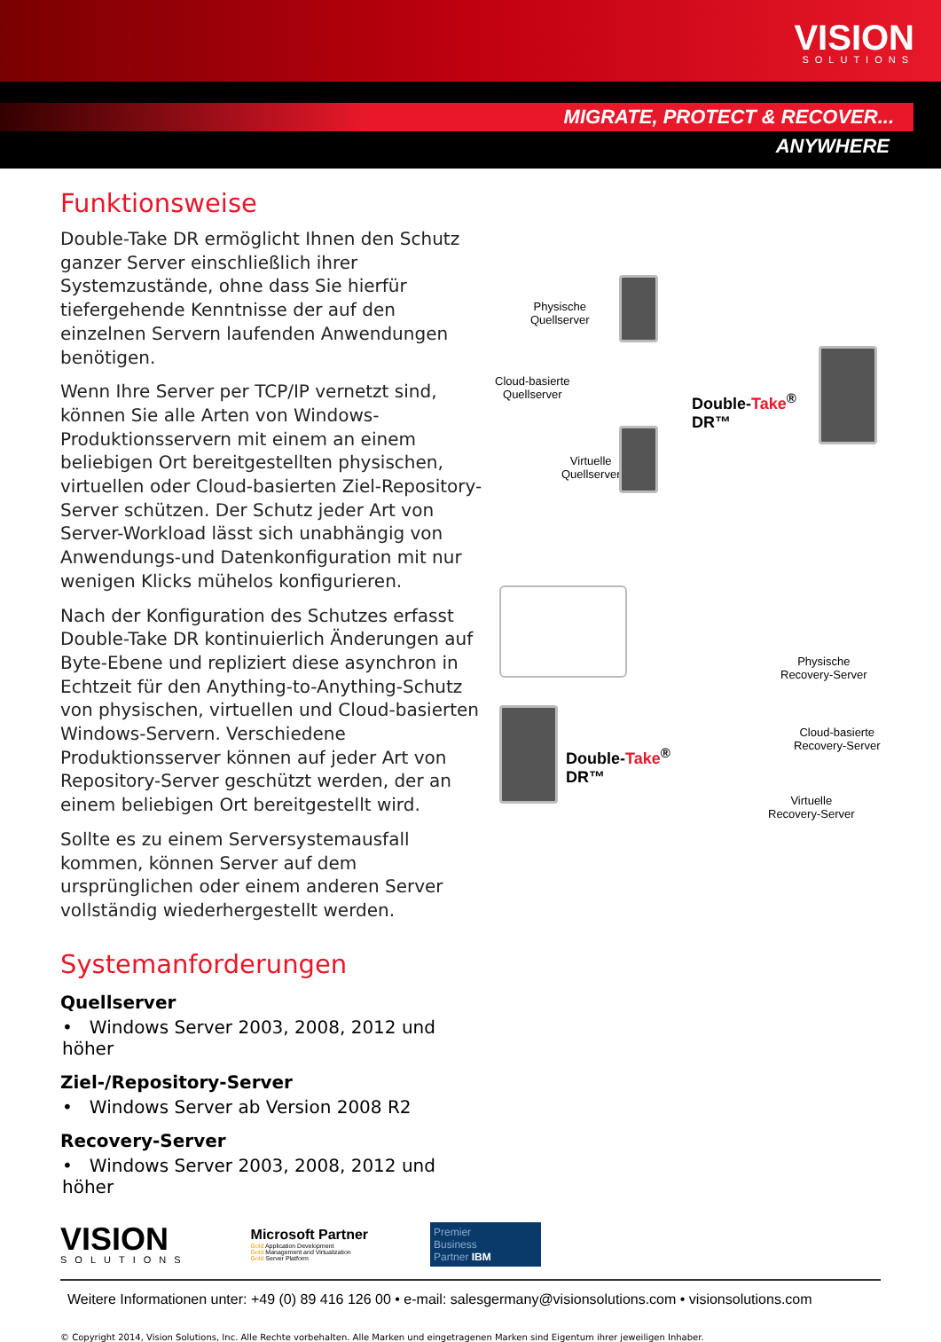VISION
SOLUTIONS
MIGRATE, PROTECT & RECOVER...
ANYWHERE
Funktionsweise
Double-Take DR ermöglicht Ihnen den Schutz ganzer Server einschließlich ihrer Systemzustände, ohne dass Sie hierfür tiefergehende Kenntnisse der auf den einzelnen Servern laufenden Anwendungen benötigen.
Wenn Ihre Server per TCP/IP vernetzt sind, können Sie alle Arten von Windows-Produktionsservern mit einem an einem beliebigen Ort bereitgestellten physischen, virtuellen oder Cloud-basierten Ziel-Repository-Server schützen. Der Schutz jeder Art von Server-Workload lässt sich unabhängig von Anwendungs-und Datenkonfiguration mit nur wenigen Klicks mühelos konfigurieren.
Nach der Konfiguration des Schutzes erfasst Double-Take DR kontinuierlich Änderungen auf Byte-Ebene und repliziert diese asynchron in Echtzeit für den Anything-to-Anything-Schutz von physischen, virtuellen und Cloud-basierten Windows-Servern. Verschiedene Produktionsserver können auf jeder Art von Repository-Server geschützt werden, der an einem beliebigen Ort bereitgestellt wird.
Sollte es zu einem Serversystemausfall kommen, können Server auf dem ursprünglichen oder einem anderen Server vollständig wiederhergestellt werden.
Systemanforderungen
Quellserver
• Windows Server 2003, 2008, 2012 und höher
Ziel-/Repository-Server
• Windows Server ab Version 2008 R2
Recovery-Server
• Windows Server 2003, 2008, 2012 und höher
Physische
Quellserver
Cloud-basierte
Quellserver
Virtuelle
Quellserver
Double-Take<sup>®</sup>
DR™
Double-Take<sup>®</sup>
DR™
Physische
Recovery-Server
Cloud-basierte
Recovery-Server
Virtuelle
Recovery-Server
VISION
SOLUTIONS
Microsoft Partner
Gold Application Development
Gold Management and Virtualization
Gold Server Platform
Premier
Business
Partner IBM
Weitere Informationen unter: +49 (0) 89 416 126 00 • e-mail: salesgermany@visionsolutions.com • visionsolutions.com
© Copyright 2014, Vision Solutions, Inc. Alle Rechte vorbehalten. Alle Marken und eingetragenen Marken sind Eigentum ihrer jeweiligen Inhaber.